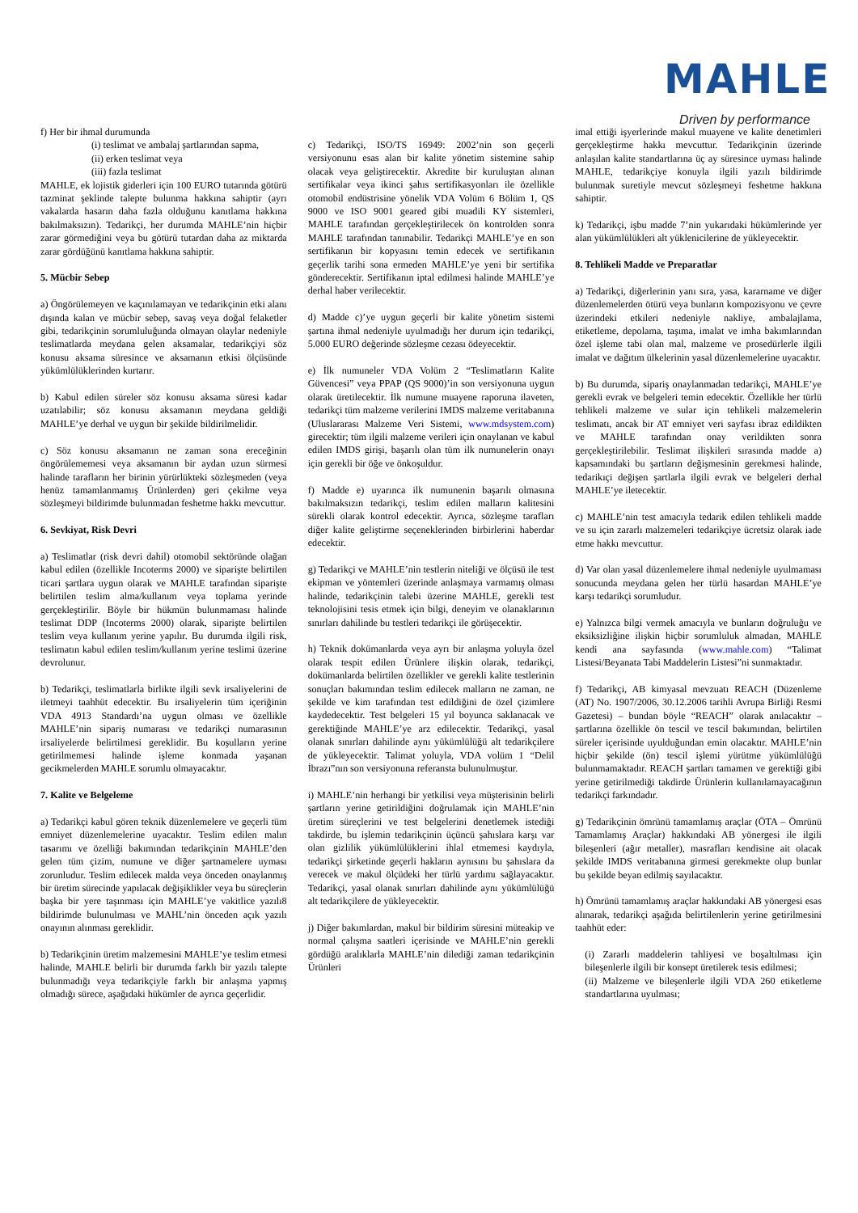MAHLE
Driven by performance
f) Her bir ihmal durumunda
(i) teslimat ve ambalaj şartlarından sapma,
(ii) erken teslimat veya
(iii) fazla teslimat
MAHLE, ek lojistik giderleri için 100 EURO tutarında götürü tazminat şeklinde talepte bulunma hakkına sahiptir (ayrı vakalarda hasarın daha fazla olduğunu kanıtlama hakkına bakılmaksızın). Tedarikçi, her durumda MAHLE’nin hiçbir zarar görmediğini veya bu götürü tutardan daha az miktarda zarar gördüğünü kanıtlama hakkına sahiptir.
5. Mücbir Sebep
a) Öngörülemeyen ve kaçınılamayan ve tedarikçinin etki alanı dışında kalan ve mücbir sebep, savaş veya doğal felaketler gibi, tedarikçinin sorumluluğunda olmayan olaylar nedeniyle teslimatlarda meydana gelen aksamalar, tedarikçiyi söz konusu aksama süresince ve aksamanın etkisi ölçüsünde yükümlülüklerinden kurtarır.
b) Kabul edilen süreler söz konusu aksama süresi kadar uzatılabilir; söz konusu aksamanın meydana geldiği MAHLE’ye derhal ve uygun bir şekilde bildirilmelidir.
c) Söz konusu aksamanın ne zaman sona ereceğinin öngörülememesi veya aksamanın bir aydan uzun sürmesi halinde tarafların her birinin yürürlükteki sözleşmeden (veya henüz tamamlanmamış Ürünlerden) geri çekilme veya sözleşmeyi bildirimde bulunmadan feshetme hakkı mevcuttur.
6. Sevkiyat, Risk Devri
a) Teslimatlar (risk devri dahil) otomobil sektöründe olağan kabul edilen (özellikle Incoterms 2000) ve siparişte belirtilen ticari şartlara uygun olarak ve MAHLE tarafından siparişte belirtilen teslim alma/kullanım veya toplama yerinde gerçekleştirilir. Böyle bir hükmün bulunmaması halinde teslimat DDP (Incoterms 2000) olarak, siparişte belirtilen teslim veya kullanım yerine yapılır. Bu durumda ilgili risk, teslimatın kabul edilen teslim/kullanım yerine teslimi üzerine devrolunur.
b) Tedarikçi, teslimatlarla birlikte ilgili sevk irsaliyelerini de iletmeyi taahhüt edecektir. Bu irsaliyelerin tüm içeriğinin VDA 4913 Standardı’na uygun olması ve özellikle MAHLE’nin sipariş numarası ve tedarikçi numarasının irsaliyelerde belirtilmesi gereklidir. Bu koşulların yerine getirilmemesi halinde işleme konmada yaşanan gecikmelerden MAHLE sorumlu olmayacaktır.
7. Kalite ve Belgeleme
a) Tedarikçi kabul gören teknik düzenlemelere ve geçerli tüm emniyet düzenlemelerine uyacaktır. Teslim edilen malın tasarımı ve özelliği bakımından tedarikçinin MAHLE’den gelen tüm çizim, numune ve diğer şartnamelere uyması zorunludur. Teslim edilecek malda veya önceden onaylanmış bir üretim sürecinde yapılacak değişiklikler veya bu süreçlerin başka bir yere taşınması için MAHLE’ye vakitlice yazılı8 bildirimde bulunulması ve MAHL’nin önceden açık yazılı onayının alınması gereklidir.
b) Tedarikçinin üretim malzemesini MAHLE’ye teslim etmesi halinde, MAHLE belirli bir durumda farklı bir yazılı talepte bulunmadığı veya tedarikçiyle farklı bir anlaşma yapmış olmadığı sürece, aşağıdaki hükümler de ayrıca geçerlidir.
c) Tedarikçi, ISO/TS 16949: 2002’nin son geçerli versiyonunu esas alan bir kalite yönetim sistemine sahip olacak veya geliştirecektir. Akredite bir kuruluştan alınan sertifikalar veya ikinci şahıs sertifikasyonları ile özellikle otomobil endüstrisine yönelik VDA Volüm 6 Bölüm 1, QS 9000 ve ISO 9001 geared gibi muadili KY sistemleri, MAHLE tarafından gerçekleştirilecek ön kontrolden sonra MAHLE tarafından tanınabilir. Tedarikçi MAHLE’ye en son sertifikanın bir kopyasını temin edecek ve sertifikanın geçerlik tarihi sona ermeden MAHLE’ye yeni bir sertifika gönderecektir. Sertifikanın iptal edilmesi halinde MAHLE’ye derhal haber verilecektir.
d) Madde c)’ye uygun geçerli bir kalite yönetim sistemi şartına ihmal nedeniyle uyulmadığı her durum için tedarikçi, 5.000 EURO değerinde sözleşme cezası ödeyecektir.
e) İlk numuneler VDA Volüm 2 “Teslimatların Kalite Güvencesi” veya PPAP (QS 9000)’in son versiyonuna uygun olarak üretilecektir. İlk numune muayene raporuna ilaveten, tedarikçi tüm malzeme verilerini IMDS malzeme veritabanına (Uluslararası Malzeme Veri Sistemi, www.mdsystem.com) girecektir; tüm ilgili malzeme verileri için onaylanan ve kabul edilen IMDS girişi, başarılı olan tüm ilk numunelerin onayı için gerekli bir öğe ve önkoşuldur.
f) Madde e) uyarınca ilk numunenin başarılı olmasına bakılmaksızın tedarikçi, teslim edilen malların kalitesini sürekli olarak kontrol edecektir. Ayrıca, sözleşme tarafları diğer kalite geliştirme seçeneklerinden birbirlerini haberdar edecektir.
g) Tedarikçi ve MAHLE’nin testlerin niteliği ve ölçüsü ile test ekipman ve yöntemleri üzerinde anlaşmaya varmamış olması halinde, tedarikçinin talebi üzerine MAHLE, gerekli test teknolojisini tesis etmek için bilgi, deneyim ve olanaklarının sınırları dahilinde bu testleri tedarikçi ile görüşecektir.
h) Teknik dokümanlarda veya ayrı bir anlaşma yoluyla özel olarak tespit edilen Ürünlere ilişkin olarak, tedarikçi, dokümanlarda belirtilen özellikler ve gerekli kalite testlerinin sonuçları bakımından teslim edilecek malların ne zaman, ne şekilde ve kim tarafından test edildiğini de özel çizimlere kaydedecektir. Test belgeleri 15 yıl boyunca saklanacak ve gerektiğinde MAHLE’ye arz edilecektir. Tedarikçi, yasal olanak sınırları dahilinde aynı yükümlülüğü alt tedarikçilere de yükleyecektir. Talimat yoluyla, VDA volüm 1 “Delil İbrazı”nın son versiyonuna referansta bulunulmuştur.
i) MAHLE’nin herhangi bir yetkilisi veya müşterisinin belirli şartların yerine getirildiğini doğrulamak için MAHLE’nin üretim süreçlerini ve test belgelerini denetlemek istediği takdirde, bu işlemin tedarikçinin üçüncü şahıslara karşı var olan gizlilik yükümlülüklerini ihlal etmemesi kaydıyla, tedarikçi şirketinde geçerli hakların aynısını bu şahıslara da verecek ve makul ölçüdeki her türlü yardımı sağlayacaktır. Tedarikçi, yasal olanak sınırları dahilinde aynı yükümlülüğü alt tedarikçilere de yükleyecektir.
j) Diğer bakımlardan, makul bir bildirim süresini müteakip ve normal çalışma saatleri içerisinde ve MAHLE’nin gerekli gördüğü aralıklarla MAHLE’nin dilediği zaman tedarikçinin Ürünleri
imal ettiği işyerlerinde makul muayene ve kalite denetimleri gerçekleştirme hakkı mevcuttur. Tedarikçinin üzerinde anlaşılan kalite standartlarına üç ay süresince uyması halinde MAHLE, tedarikçiye konuyla ilgili yazılı bildirimde bulunmak suretiyle mevcut sözleşmeyi feshetme hakkına sahiptir.
k) Tedarikçi, işbu madde 7’nin yukarıdaki hükümlerinde yer alan yükümlülükleri alt yüklenicilerine de yükleyecektir.
8. Tehlikeli Madde ve Preparatlar
a) Tedarikçi, diğerlerinin yanı sıra, yasa, kararname ve diğer düzenlemelerden ötürü veya bunların kompozisyonu ve çevre üzerindeki etkileri nedeniyle nakliye, ambalajlama, etiketleme, depolama, taşıma, imalat ve imha bakımlarından özel işleme tabi olan mal, malzeme ve prosedürlerle ilgili imalat ve dağıtım ülkelerinin yasal düzenlemelerine uyacaktır.
b) Bu durumda, sipariş onaylanmadan tedarikçi, MAHLE’ye gerekli evrak ve belgeleri temin edecektir. Özellikle her türlü tehlikeli malzeme ve sular için tehlikeli malzemelerin teslimatı, ancak bir AT emniyet veri sayfası ibraz edildikten ve MAHLE tarafından onay verildikten sonra gerçekleştirilebilir. Teslimat ilişkileri sırasında madde a) kapsamındaki bu şartların değişmesinin gerekmesi halinde, tedarikıçi değişen şartlarla ilgili evrak ve belgeleri derhal MAHLE’ye iletecektir.
c) MAHLE’nin test amacıyla tedarik edilen tehlikeli madde ve su için zararlı malzemeleri tedarikçiye ücretsiz olarak iade etme hakkı mevcuttur.
d) Var olan yasal düzenlemelere ihmal nedeniyle uyulmaması sonucunda meydana gelen her türlü hasardan MAHLE’ye karşı tedarikçi sorumludur.
e) Yalnızca bilgi vermek amacıyla ve bunların doğruluğu ve eksiksizliğine ilişkin hiçbir sorumluluk almadan, MAHLE kendi ana sayfasında (www.mahle.com) “Talimat Listesi/Beyanata Tabi Maddelerin Listesi”ni sunmaktadır.
f) Tedarikçi, AB kimyasal mevzuatı REACH (Düzenleme (AT) No. 1907/2006, 30.12.2006 tarihli Avrupa Birliği Resmi Gazetesi) – bundan böyle “REACH” olarak anılacaktır – şartlarına özellikle ön tescil ve tescil bakımından, belirtilen süreler içerisinde uyulduğundan emin olacaktır. MAHLE’nin hiçbir şekilde (ön) tescil işlemi yürütme yükümlülüğü bulunmamaktadır. REACH şartları tamamen ve gerektiği gibi yerine getirilmediği takdirde Ürünlerin kullanılamayacağının tedarikçi farkındadır.
g) Tedarikçinin ömrünü tamamlamış araçlar (ÖTA – Ömrünü Tamamlamış Araçlar) hakkındaki AB yönergesi ile ilgili bileşenleri (ağır metaller), masrafları kendisine ait olacak şekilde IMDS veritabanına girmesi gerekmekte olup bunlar bu şekilde beyan edilmiş sayılacaktır.
h) Ömrünü tamamlamış araçlar hakkındaki AB yönergesi esas alınarak, tedarikçi aşağıda belirtilenlerin yerine getirilmesini taahhüt eder:
(i) Zararlı maddelerin tahliyesi ve boşaltılması için bileşenlerle ilgili bir konsept üretilerek tesis edilmesi;
(ii) Malzeme ve bileşenlerle ilgili VDA 260 etiketleme standartlarına uyulması;